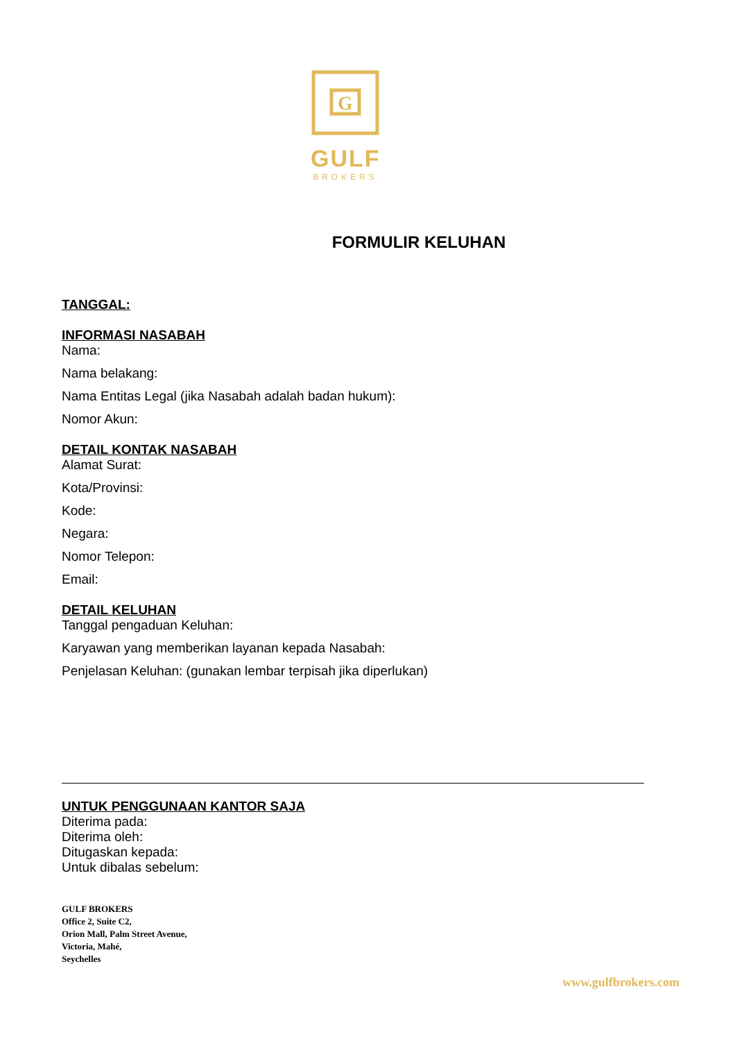G
GULF
BROKERS
FORMULIR KELUHAN
TANGGAL:
INFORMASI NASABAH
Nama:
Nama belakang:
Nama Entitas Legal (jika Nasabah adalah badan hukum):
Nomor Akun:
DETAIL KONTAK NASABAH
Alamat Surat:
Kota/Provinsi:
Kode:
Negara:
Nomor Telepon:
Email:
DETAIL KELUHAN
Tanggal pengaduan Keluhan:
Karyawan yang memberikan layanan kepada Nasabah:
Penjelasan Keluhan: (gunakan lembar terpisah jika diperlukan)
UNTUK PENGGUNAAN KANTOR SAJA
Diterima pada:
Diterima oleh:
Ditugaskan kepada:
Untuk dibalas sebelum:
GULF BROKERS
Office 2, Suite C2,
Orion Mall, Palm Street Avenue,
Victoria, Mahé,
Seychelles
www.gulfbrokers.com